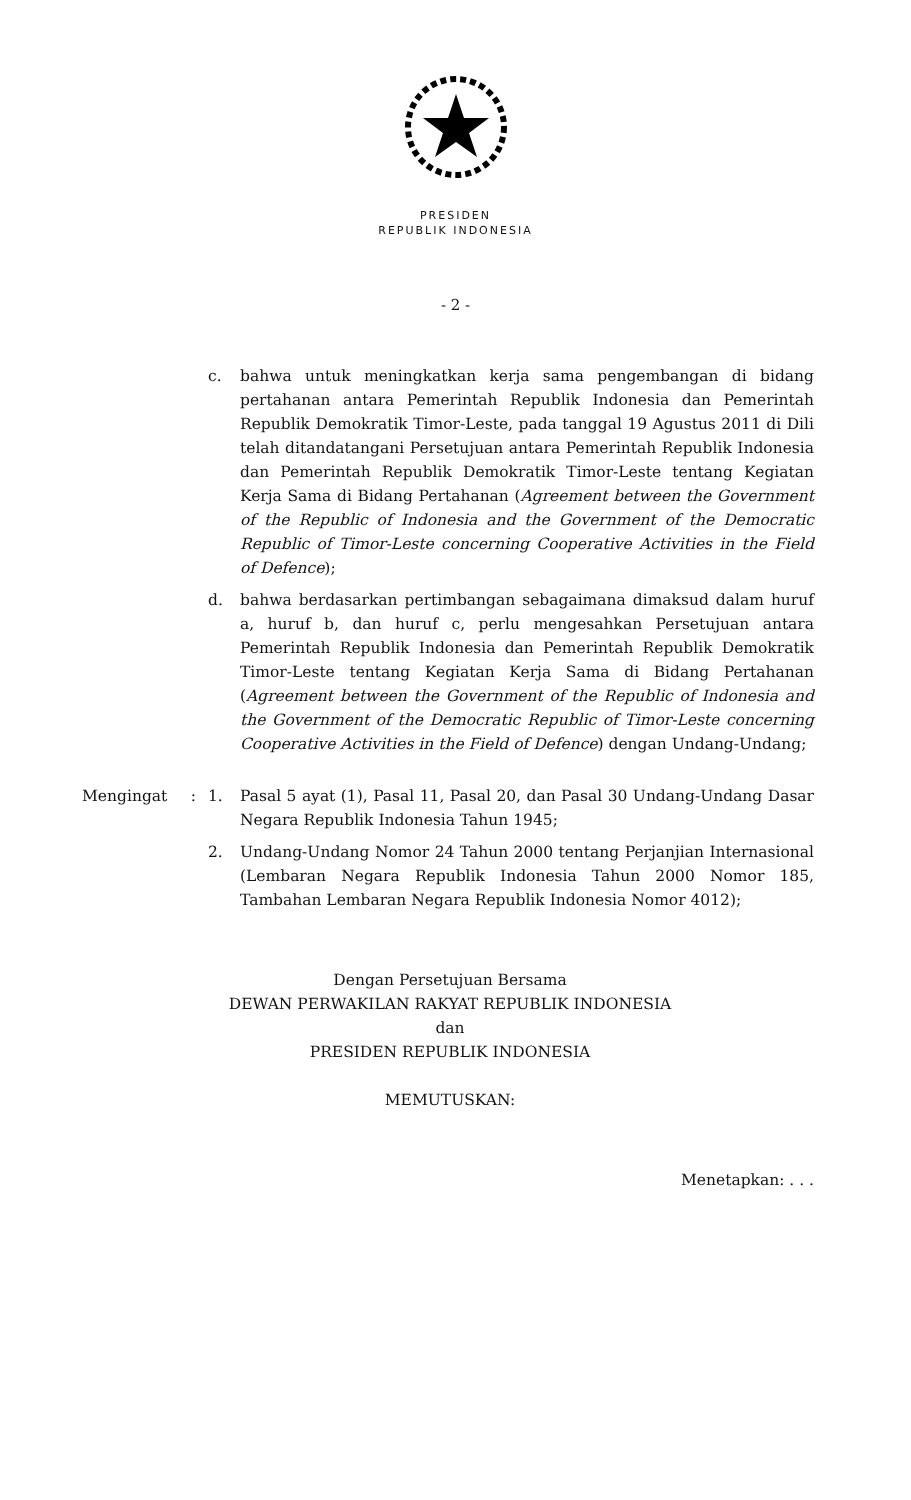PRESIDEN
REPUBLIK INDONESIA
- 2 -
c. bahwa untuk meningkatkan kerja sama pengembangan di bidang pertahanan antara Pemerintah Republik Indonesia dan Pemerintah Republik Demokratik Timor-Leste, pada tanggal 19 Agustus 2011 di Dili telah ditandatangani Persetujuan antara Pemerintah Republik Indonesia dan Pemerintah Republik Demokratik Timor-Leste tentang Kegiatan Kerja Sama di Bidang Pertahanan (Agreement between the Government of the Republic of Indonesia and the Government of the Democratic Republic of Timor-Leste concerning Cooperative Activities in the Field of Defence);
d. bahwa berdasarkan pertimbangan sebagaimana dimaksud dalam huruf a, huruf b, dan huruf c, perlu mengesahkan Persetujuan antara Pemerintah Republik Indonesia dan Pemerintah Republik Demokratik Timor-Leste tentang Kegiatan Kerja Sama di Bidang Pertahanan (Agreement between the Government of the Republic of Indonesia and the Government of the Democratic Republic of Timor-Leste concerning Cooperative Activities in the Field of Defence) dengan Undang-Undang;
Mengingat : 1. Pasal 5 ayat (1), Pasal 11, Pasal 20, dan Pasal 30 Undang-Undang Dasar Negara Republik Indonesia Tahun 1945;
2. Undang-Undang Nomor 24 Tahun 2000 tentang Perjanjian Internasional (Lembaran Negara Republik Indonesia Tahun 2000 Nomor 185, Tambahan Lembaran Negara Republik Indonesia Nomor 4012);
Dengan Persetujuan Bersama
DEWAN PERWAKILAN RAKYAT REPUBLIK INDONESIA
dan
PRESIDEN REPUBLIK INDONESIA
MEMUTUSKAN:
Menetapkan: . . .